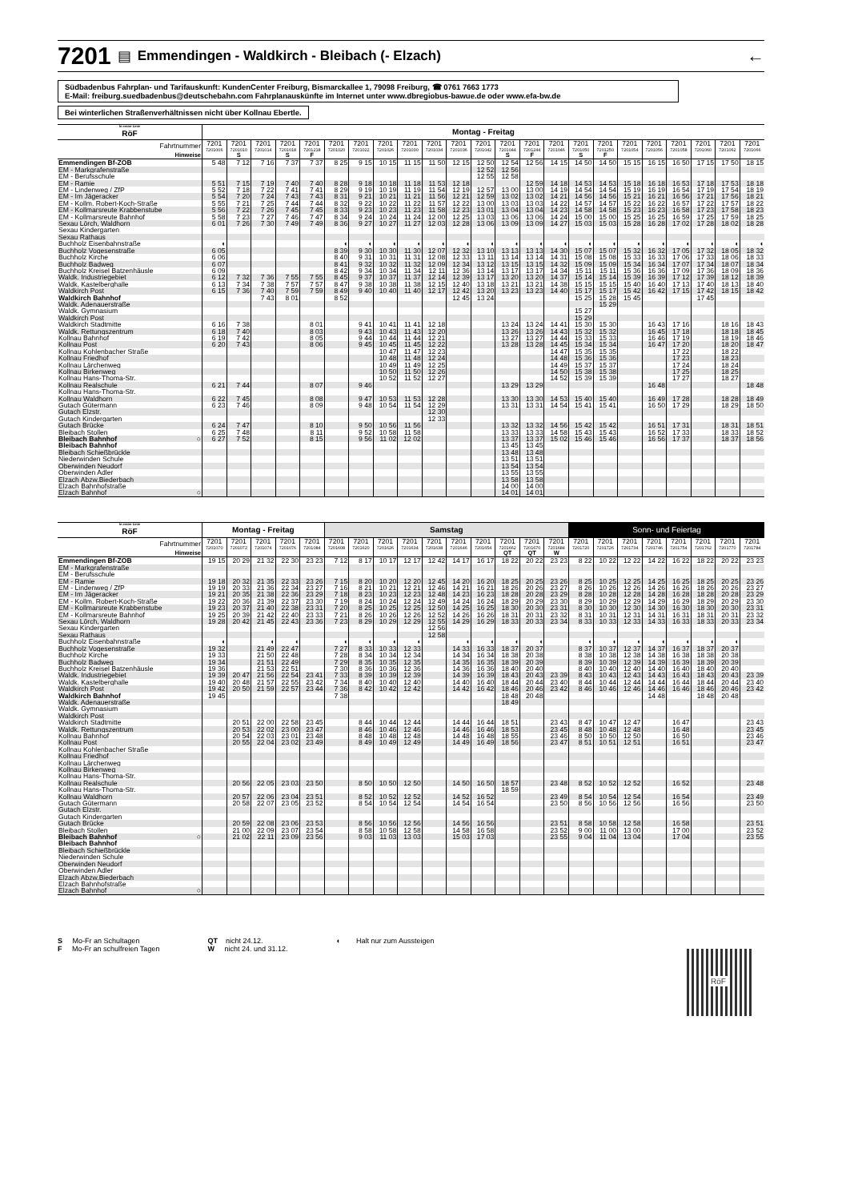7201 ▤ Emmendingen - Waldkirch - Bleibach (- Elzach) ←
Südbadenbus Fahrplan- und Tarifauskunft: KundenCenter Freiburg, Bismarckallee 1, 79098 Freiburg, ☎ 0761 7663 1773
E-Mail: freiburg.suedbadenbus@deutschebahn.com Fahrplanauskünfte im Internet unter www.dbregiobus-bawue.de oder www.efa-bw.de
Bei winterlichen Straßenverhältnissen nicht über Kollnau Ebertle.
| In erster Linie RöF | Montag - Freitag | | | | | | | | | | | | | | | | | | | | | | |
| --- | --- | --- | --- | --- | --- | --- | --- | --- | --- | --- | --- | --- | --- | --- | --- | --- | --- | --- | --- | --- | --- | --- | --- |
| Fahrtnummer | 7201 7201006 | 7201 7201010 | 7201 7201014 | 7201 7201018 | 7201 7201218 | 7201 7201020 | 7201 7201022 | 7201 7201026 | 7201 7201030 | 7201 7201034 | 7201 7201036 | 7201 7201042 | 7201 7201044 | 7201 7201244 | 7201 7201046 | 7201 7201050 | 7201 7201250 | 7201 7201054 | 7201 7201056 | 7201 7201058 | 7201 7201060 | 7201 7201062 | 7201 7201066 |
| Hinweise | | S | | S | F | | | | | | | | S | F | | S | F | | | | | | |
| Emmendingen Bf-ZOB | 5 48 | 7 12 | 7 16 | 7 37 | 7 37 | 8 25 | 9 15 | 10 15 | 11 15 | 11 50 | 12 15 | 12 50 | 12 54 | 12 56 | 14 15 | 14 50 | 14 50 | 15 15 | 16 15 | 16 50 | 17 15 | 17 50 | 18 15 |
| EM - Markgrafenstraße | | | | | | | | | | | | 12 52 | 12 56 | | | | | | | | | | |
| EM - Berufsschule | | | | | | | | | | | | 12 55 | 12 58 | | | | | | | | | | |
| EM - Ramie | 5 51 | 7 15 | 7 19 | 7 40 | 7 40 | 8 28 | 9 18 | 10 18 | 11 18 | 11 53 | 12 18 | | | 12 59 | 14 18 | 14 53 | 14 53 | 15 18 | 16 18 | 16 53 | 17 18 | 17 53 | 18 18 |
| EM - Lindenweg / ZfP | 5 52 | 7 18 | 7 22 | 7 41 | 7 41 | 8 29 | 9 19 | 10 19 | 11 19 | 11 54 | 12 19 | 12 57 | 13 00 | 13 00 | 14 19 | 14 54 | 14 54 | 15 19 | 16 19 | 16 54 | 17 19 | 17 54 | 18 19 |
| EM - Im Jägeracker | 5 54 | 7 20 | 7 24 | 7 43 | 7 43 | 8 31 | 9 21 | 10 21 | 11 21 | 11 56 | 12 21 | 12 59 | 13 02 | 13 02 | 14 21 | 14 56 | 14 56 | 15 21 | 16 21 | 16 56 | 17 21 | 17 56 | 18 21 |
| EM - Kollm. Robert-Koch-Straße | 5 55 | 7 21 | 7 25 | 7 44 | 7 44 | 8 32 | 9 22 | 10 22 | 11 22 | 11 57 | 12 22 | 13 00 | 13 03 | 13 03 | 14 22 | 14 57 | 14 57 | 15 22 | 16 22 | 16 57 | 17 22 | 17 57 | 18 22 |
| EM - Kollmarsreute Krabbenstube | 5 56 | 7 22 | 7 26 | 7 45 | 7 45 | 8 33 | 9 23 | 10 23 | 11 23 | 11 58 | 12 23 | 13 01 | 13 04 | 13 04 | 14 23 | 14 58 | 14 58 | 15 23 | 16 23 | 16 58 | 17 23 | 17 58 | 18 23 |
| EM - Kollmarsreute Bahnhof | 5 58 | 7 23 | 7 27 | 7 46 | 7 47 | 8 34 | 9 24 | 10 24 | 11 24 | 12 00 | 12 25 | 13 03 | 13 06 | 13 06 | 14 24 | 15 00 | 15 00 | 15 25 | 16 25 | 16 59 | 17 25 | 17 59 | 18 25 |
| Sexau Lörch, Waldhorn | 6 01 | 7 26 | 7 30 | 7 49 | 7 49 | 8 36 | 9 27 | 10 27 | 11 27 | 12 03 | 12 28 | 13 06 | 13 09 | 13 09 | 14 27 | 15 03 | 15 03 | 15 28 | 16 28 | 17 02 | 17 28 | 18 02 | 18 28 |
| Sexau Kindergarten | | | | | | | | | | | | | | | | | | | | | | | |
| Sexau Rathaus | | | | | | | | | | | | | | | | | | | | | | | |
| Buchholz Eisenbahnstraße | ◖ | | | | | ◖ | ◖ | ◖ | ◖ | ◖ | ◖ | ◖ | ◖ | ◖ | ◖ | ◖ | ◖ | ◖ | ◖ | ◖ | ◖ | ◖ | ◖ |
| Buchholz Vogesenstraße | 6 05 | | | | | 8 39 | 9 30 | 10 30 | 11 30 | 12 07 | 12 32 | 13 10 | 13 13 | 13 13 | 14 30 | 15 07 | 15 07 | 15 32 | 16 32 | 17 05 | 17 32 | 18 05 | 18 32 |
| Buchholz Kirche | 6 06 | | | | | 8 40 | 9 31 | 10 31 | 11 31 | 12 08 | 12 33 | 13 11 | 13 14 | 13 14 | 14 31 | 15 08 | 15 08 | 15 33 | 16 33 | 17 06 | 17 33 | 18 06 | 18 33 |
| Buchholz Badweg | 6 07 | | | | | 8 41 | 9 32 | 10 32 | 11 32 | 12 09 | 12 34 | 13 12 | 13 15 | 13 15 | 14 32 | 15 09 | 15 09 | 15 34 | 16 34 | 17 07 | 17 34 | 18 07 | 18 34 |
| Buchholz Kreisel Batzenhäusle | 6 09 | | | | | 8 42 | 9 34 | 10 34 | 11 34 | 12 11 | 12 36 | 13 14 | 13 17 | 13 17 | 14 34 | 15 11 | 15 11 | 15 36 | 16 36 | 17 09 | 17 36 | 18 09 | 18 36 |
| Waldk. Industriegebiet | 6 12 | 7 32 | 7 36 | 7 55 | 7 55 | 8 45 | 9 37 | 10 37 | 11 37 | 12 14 | 12 39 | 13 17 | 13 20 | 13 20 | 14 37 | 15 14 | 15 14 | 15 39 | 16 39 | 17 12 | 17 39 | 18 12 | 18 39 |
| Waldk. Kastelberghalle | 6 13 | 7 34 | 7 38 | 7 57 | 7 57 | 8 47 | 9 38 | 10 38 | 11 38 | 12 15 | 12 40 | 13 18 | 13 21 | 13 21 | 14 38 | 15 15 | 15 15 | 15 40 | 16 40 | 17 13 | 17 40 | 18 13 | 18 40 |
| Waldkirch Post | 6 15 | 7 36 | 7 40 | 7 59 | 7 59 | 8 49 | 9 40 | 10 40 | 11 40 | 12 17 | 12 42 | 13 20 | 13 23 | 13 23 | 14 40 | 15 17 | 15 17 | 15 42 | 16 42 | 17 15 | 17 42 | 18 15 | 18 42 |
| Waldkirch Bahnhof | | | 7 43 | 8 01 | | 8 52 | | | | | 12 45 | 13 24 | | | | 15 25 | 15 28 | 15 45 | | | 17 45 | | |
| Waldk. Adenauerstraße | | | | | | | | | | | | | | | | | 15 29 | | | | | | |
| Waldk. Gymnasium | | | | | | | | | | | | | | | | 15 27 | | | | | | | |
| Waldkirch Post | | | | | | | | | | | | | | | | 15 29 | | | | | | | |
| Waldkirch Stadtmitte | 6 16 | 7 38 | | | 8 01 | | 9 41 | 10 41 | 11 41 | 12 18 | | | 13 24 | 13 24 | 14 41 | 15 30 | 15 30 | | 16 43 | 17 16 | | 18 16 | 18 43 |
| Waldk. Rettungszentrum | 6 18 | 7 40 | | | 8 03 | | 9 43 | 10 43 | 11 43 | 12 20 | | | 13 26 | 13 26 | 14 43 | 15 32 | 15 32 | | 16 45 | 17 18 | | 18 18 | 18 45 |
| Kollnau Bahnhof | 6 19 | 7 42 | | | 8 05 | | 9 44 | 10 44 | 11 44 | 12 21 | | | 13 27 | 13 27 | 14 44 | 15 33 | 15 33 | | 16 46 | 17 19 | | 18 19 | 18 46 |
| Kollnau Post | 6 20 | 7 43 | | | 8 06 | | 9 45 | 10 45 | 11 45 | 12 22 | | | 13 28 | 13 28 | 14 45 | 15 34 | 15 34 | | 16 47 | 17 20 | | 18 20 | 18 47 |
| Kollnau Kohlenbacher Straße | | | | | | | | 10 47 | 11 47 | 12 23 | | | | | 14 47 | 15 35 | 15 35 | | | 17 22 | | 18 22 | |
| Kollnau Friedhof | | | | | | | | 10 48 | 11 48 | 12 24 | | | | | 14 48 | 15 36 | 15 36 | | | 17 23 | | 18 23 | |
| Kollnau Lärchenweg | | | | | | | | 10 49 | 11 49 | 12 25 | | | | | 14 49 | 15 37 | 15 37 | | | 17 24 | | 18 24 | |
| Kollnau Birkenweg | | | | | | | | 10 50 | 11 50 | 12 26 | | | | | 14 50 | 15 38 | 15 38 | | | 17 25 | | 18 25 | |
| Kollnau Hans-Thoma-Str. | | | | | | | | 10 52 | 11 52 | 12 27 | | | | | 14 52 | 15 39 | 15 39 | | | 17 27 | | 18 27 | |
| Kollnau Realschule | 6 21 | 7 44 | | | 8 07 | | 9 46 | | | | | | 13 29 | 13 29 | | | | | 16 48 | | | | 18 48 |
| Kollnau Hans-Thoma-Str. | | | | | | | | | | | | | | | | | | | | | | | |
| Kollnau Waldhorn | 6 22 | 7 45 | | | 8 08 | | 9 47 | 10 53 | 11 53 | 12 28 | | | 13 30 | 13 30 | 14 53 | 15 40 | 15 40 | | 16 49 | 17 28 | | 18 28 | 18 49 |
| Gutach Gütermann | 6 23 | 7 46 | | | 8 09 | | 9 48 | 10 54 | 11 54 | 12 29 | | | 13 31 | 13 31 | 14 54 | 15 41 | 15 41 | | 16 50 | 17 29 | | 18 29 | 18 50 |
| Gutach Elzstr. | | | | | | | | | | 12 30 | | | | | | | | | | | | | |
| Gutach Kindergarten | | | | | | | | | | 12 33 | | | | | | | | | | | | | |
| Gutach Brücke | 6 24 | 7 47 | | | 8 10 | | 9 50 | 10 56 | 11 56 | | | | 13 32 | 13 32 | 14 56 | 15 42 | 15 42 | | 16 51 | 17 31 | | 18 31 | 18 51 |
| Bleibach Stollen | 6 25 | 7 48 | | | 8 11 | | 9 52 | 10 58 | 11 58 | | | | 13 33 | 13 33 | 14 58 | 15 43 | 15 43 | | 16 52 | 17 33 | | 18 33 | 18 52 |
| Bleibach Bahnhof ○ | 6 27 | 7 52 | | | 8 15 | | 9 56 | 11 02 | 12 02 | | | | 13 37 | 13 37 | 15 02 | 15 46 | 15 46 | | 16 56 | 17 37 | | 18 37 | 18 56 |
| Bleibach Bahnhof | | | | | | | | | | | | | 13 45 | 13 45 | | | | | | | | | |
| Bleibach Schießbrückle | | | | | | | | | | | | | 13 48 | 13 48 | | | | | | | | | |
| Niederwinden Schule | | | | | | | | | | | | | 13 51 | 13 51 | | | | | | | | | |
| Oberwinden Neudorf | | | | | | | | | | | | | 13 54 | 13 54 | | | | | | | | | |
| Oberwinden Adler | | | | | | | | | | | | | 13 55 | 13 55 | | | | | | | | | |
| Elzach Abzw.Biederbach | | | | | | | | | | | | | 13 58 | 13 58 | | | | | | | | | |
| Elzach Bahnhofstraße | | | | | | | | | | | | | 14 00 | 14 00 | | | | | | | | | |
| Elzach Bahnhof ○ | | | | | | | | | | | | | 14 01 | 14 01 | | | | | | | | | |
| In erster Linie RöF | Montag - Freitag | | | | | Samstag | | | | | | | | | | Sonn- und Feiertag | | | | | | | |
| --- | --- | --- | --- | --- | --- | --- | --- | --- | --- | --- | --- | --- | --- | --- | --- | --- | --- | --- | --- | --- | --- | --- | --- |
| Fahrtnummer | 7201 7201070 | 7201 7201072 | 7201 7201074 | 7201 7201076 | 7201 7201084 | 7201 7201608 | 7201 7201620 | 7201 7201626 | 7201 7201634 | 7201 7201638 | 7201 7201646 | 7201 7201654 | 7201 7201662 | 7201 7201670 | 7201 7201684 | 7201 7201720 | 7201 7201726 | 7201 7201734 | 7201 7201746 | 7201 7201754 | 7201 7201762 | 7201 7201770 | 7201 7201784 |
| Hinweise | | | | | | | | | | | | | QT | QT | W | | | | | | | | |
| Emmendingen Bf-ZOB | 19 15 | 20 29 | 21 32 | 22 30 | 23 23 | 7 12 | 8 17 | 10 17 | 12 17 | 12 42 | 14 17 | 16 17 | 18 22 | 20 22 | 23 23 | 8 22 | 10 22 | 12 22 | 14 22 | 16 22 | 18 22 | 20 22 | 23 23 |
| EM - Markgrafenstraße | | | | | | | | | | | | | | | | | | | | | | | |
| EM - Berufsschule | | | | | | | | | | | | | | | | | | | | | | | |
| EM - Ramie | 19 18 | 20 32 | 21 35 | 22 33 | 23 26 | 7 15 | 8 20 | 10 20 | 12 20 | 12 45 | 14 20 | 16 20 | 18 25 | 20 25 | 23 26 | 8 25 | 10 25 | 12 25 | 14 25 | 16 25 | 18 25 | 20 25 | 23 26 |
| EM - Lindenweg / ZfP | 19 19 | 20 33 | 21 36 | 22 34 | 23 27 | 7 16 | 8 21 | 10 21 | 12 21 | 12 46 | 14 21 | 16 21 | 18 26 | 20 26 | 23 27 | 8 26 | 10 26 | 12 26 | 14 26 | 16 26 | 18 26 | 20 26 | 23 27 |
| EM - Im Jägeracker | 19 21 | 20 35 | 21 38 | 22 36 | 23 29 | 7 18 | 8 23 | 10 23 | 12 23 | 12 48 | 14 23 | 16 23 | 18 28 | 20 28 | 23 29 | 8 28 | 10 28 | 12 28 | 14 28 | 16 28 | 18 28 | 20 28 | 23 29 |
| EM - Kollm. Robert-Koch-Straße | 19 22 | 20 36 | 21 39 | 22 37 | 23 30 | 7 19 | 8 24 | 10 24 | 12 24 | 12 49 | 14 24 | 16 24 | 18 29 | 20 29 | 23 30 | 8 29 | 10 29 | 12 29 | 14 29 | 16 29 | 18 29 | 20 29 | 23 30 |
| EM - Kollmarsreute Krabbenstube | 19 23 | 20 37 | 21 40 | 22 38 | 23 31 | 7 20 | 8 25 | 10 25 | 12 25 | 12 50 | 14 25 | 16 25 | 18 30 | 20 30 | 23 31 | 8 30 | 10 30 | 12 30 | 14 30 | 16 30 | 18 30 | 20 30 | 23 31 |
| EM - Kollmarsreute Bahnhof | 19 25 | 20 39 | 21 42 | 22 40 | 23 33 | 7 21 | 8 26 | 10 26 | 12 26 | 12 52 | 14 26 | 16 26 | 18 31 | 20 31 | 23 32 | 8 31 | 10 31 | 12 31 | 14 31 | 16 31 | 18 31 | 20 31 | 23 32 |
| Sexau Lörch, Waldhorn | 19 28 | 20 42 | 21 45 | 22 43 | 23 36 | 7 23 | 8 29 | 10 29 | 12 29 | 12 55 | 14 29 | 16 29 | 18 33 | 20 33 | 23 34 | 8 33 | 10 33 | 12 33 | 14 33 | 16 33 | 18 33 | 20 33 | 23 34 |
| Sexau Kindergarten | | | | | | | | | | 12 56 | | | | | | | | | | | | | |
| Sexau Rathaus | | | | | | | | | | 12 58 | | | | | | | | | | | | | |
| Buchholz Eisenbahnstraße | ◖ | | ◖ | ◖ | | ◖ | ◖ | ◖ | ◖ | | ◖ | ◖ | ◖ | ◖ | | ◖ | ◖ | ◖ | ◖ | ◖ | ◖ | ◖ | |
| Buchholz Vogesenstraße | 19 32 | | 21 49 | 22 47 | | 7 27 | 8 33 | 10 33 | 12 33 | | 14 33 | 16 33 | 18 37 | 20 37 | | 8 37 | 10 37 | 12 37 | 14 37 | 16 37 | 18 37 | 20 37 | |
| Buchholz Kirche | 19 33 | | 21 50 | 22 48 | | 7 28 | 8 34 | 10 34 | 12 34 | | 14 34 | 16 34 | 18 38 | 20 38 | | 8 38 | 10 38 | 12 38 | 14 38 | 16 38 | 18 38 | 20 38 | |
| Buchholz Badweg | 19 34 | | 21 51 | 22 49 | | 7 29 | 8 35 | 10 35 | 12 35 | | 14 35 | 16 35 | 18 39 | 20 39 | | 8 39 | 10 39 | 12 39 | 14 39 | 16 39 | 18 39 | 20 39 | |
| Buchholz Kreisel Batzenhäusle | 19 36 | | 21 53 | 22 51 | | 7 30 | 8 36 | 10 36 | 12 36 | | 14 36 | 16 36 | 18 40 | 20 40 | | 8 40 | 10 40 | 12 40 | 14 40 | 16 40 | 18 40 | 20 40 | |
| Waldk. Industriegebiet | 19 39 | 20 47 | 21 56 | 22 54 | 23 41 | 7 33 | 8 39 | 10 39 | 12 39 | | 14 39 | 16 39 | 18 43 | 20 43 | 23 39 | 8 43 | 10 43 | 12 43 | 14 43 | 16 43 | 18 43 | 20 43 | 23 39 |
| Waldk. Kastelberghalle | 19 40 | 20 48 | 21 57 | 22 55 | 23 42 | 7 34 | 8 40 | 10 40 | 12 40 | | 14 40 | 16 40 | 18 44 | 20 44 | 23 40 | 8 44 | 10 44 | 12 44 | 14 44 | 16 44 | 18 44 | 20 44 | 23 40 |
| Waldkirch Post | 19 42 | 20 50 | 21 59 | 22 57 | 23 44 | 7 36 | 8 42 | 10 42 | 12 42 | | 14 42 | 16 42 | 18 46 | 20 46 | 23 42 | 8 46 | 10 46 | 12 46 | 14 46 | 16 46 | 18 46 | 20 46 | 23 42 |
| Waldkirch Bahnhof | 19 45 | | | | | 7 38 | | | | | | | 18 48 | 20 48 | | | | | 14 48 | | 18 48 | 20 48 | |
| Waldk. Adenauerstraße | | | | | | | | | | | | | 18 49 | | | | | | | | | | |
| Waldk. Gymnasium | | | | | | | | | | | | | | | | | | | | | | | |
| Waldkirch Post | | | | | | | | | | | | | | | | | | | | | | | |
| Waldkirch Stadtmitte | | 20 51 | 22 00 | 22 58 | 23 45 | | 8 44 | 10 44 | 12 44 | | 14 44 | 16 44 | 18 51 | | 23 43 | 8 47 | 10 47 | 12 47 | | 16 47 | | | 23 43 |
| Waldk. Rettungszentrum | | 20 53 | 22 02 | 23 00 | 23 47 | | 8 46 | 10 46 | 12 46 | | 14 46 | 16 46 | 18 53 | | 23 45 | 8 48 | 10 48 | 12 48 | | 16 48 | | | 23 45 |
| Kollnau Bahnhof | | 20 54 | 22 03 | 23 01 | 23 48 | | 8 48 | 10 48 | 12 48 | | 14 48 | 16 48 | 18 55 | | 23 46 | 8 50 | 10 50 | 12 50 | | 16 50 | | | 23 46 |
| Kollnau Post | | 20 55 | 22 04 | 23 02 | 23 49 | | 8 49 | 10 49 | 12 49 | | 14 49 | 16 49 | 18 56 | | 23 47 | 8 51 | 10 51 | 12 51 | | 16 51 | | | 23 47 |
| Kollnau Kohlenbacher Straße | | | | | | | | | | | | | | | | | | | | | | | |
| Kollnau Friedhof | | | | | | | | | | | | | | | | | | | | | | | |
| Kollnau Lärchenweg | | | | | | | | | | | | | | | | | | | | | | | |
| Kollnau Birkenweg | | | | | | | | | | | | | | | | | | | | | | | |
| Kollnau Hans-Thoma-Str. | | | | | | | | | | | | | | | | | | | | | | | |
| Kollnau Realschule | | 20 56 | 22 05 | 23 03 | 23 50 | | 8 50 | 10 50 | 12 50 | | 14 50 | 16 50 | 18 57 | | 23 48 | 8 52 | 10 52 | 12 52 | | 16 52 | | | 23 48 |
| Kollnau Hans-Thoma-Str. | | | | | | | | | | | | | 18 59 | | | | | | | | | | |
| Kollnau Waldhorn | | 20 57 | 22 06 | 23 04 | 23 51 | | 8 52 | 10 52 | 12 52 | | 14 52 | 16 52 | | | 23 49 | 8 54 | 10 54 | 12 54 | | 16 54 | | | 23 49 |
| Gutach Gütermann | | 20 58 | 22 07 | 23 05 | 23 52 | | 8 54 | 10 54 | 12 54 | | 14 54 | 16 54 | | | 23 50 | 8 56 | 10 56 | 12 56 | | 16 56 | | | 23 50 |
| Gutach Elzstr. | | | | | | | | | | | | | | | | | | | | | | | |
| Gutach Kindergarten | | | | | | | | | | | | | | | | | | | | | | | |
| Gutach Brücke | | 20 59 | 22 08 | 23 06 | 23 53 | | 8 56 | 10 56 | 12 56 | | 14 56 | 16 56 | | | 23 51 | 8 58 | 10 58 | 12 58 | | 16 58 | | | 23 51 |
| Bleibach Stollen | | 21 00 | 22 09 | 23 07 | 23 54 | | 8 58 | 10 58 | 12 58 | | 14 58 | 16 58 | | | 23 52 | 9 00 | 11 00 | 13 00 | | 17 00 | | | 23 52 |
| Bleibach Bahnhof ○ | | 21 02 | 22 11 | 23 09 | 23 56 | | 9 03 | 11 03 | 13 03 | | 15 03 | 17 03 | | | 23 55 | 9 04 | 11 04 | 13 04 | | 17 04 | | | 23 55 |
| Bleibach Bahnhof | | | | | | | | | | | | | | | | | | | | | | | |
| Bleibach Schießbrückle | | | | | | | | | | | | | | | | | | | | | | | |
| Niederwinden Schule | | | | | | | | | | | | | | | | | | | | | | | |
| Oberwinden Neudorf | | | | | | | | | | | | | | | | | | | | | | | |
| Oberwinden Adler | | | | | | | | | | | | | | | | | | | | | | | |
| Elzach Abzw.Biederbach | | | | | | | | | | | | | | | | | | | | | | | |
| Elzach Bahnhofstraße | | | | | | | | | | | | | | | | | | | | | | | |
| Elzach Bahnhof ○ | | | | | | | | | | | | | | | | | | | | | | | |
S Mo-Fr an Schultagen
F Mo-Fr an schulfreien Tagen
QT nicht 24.12.
W nicht 24. und 31.12.
◖ Halt nur zum Aussteigen
RöF